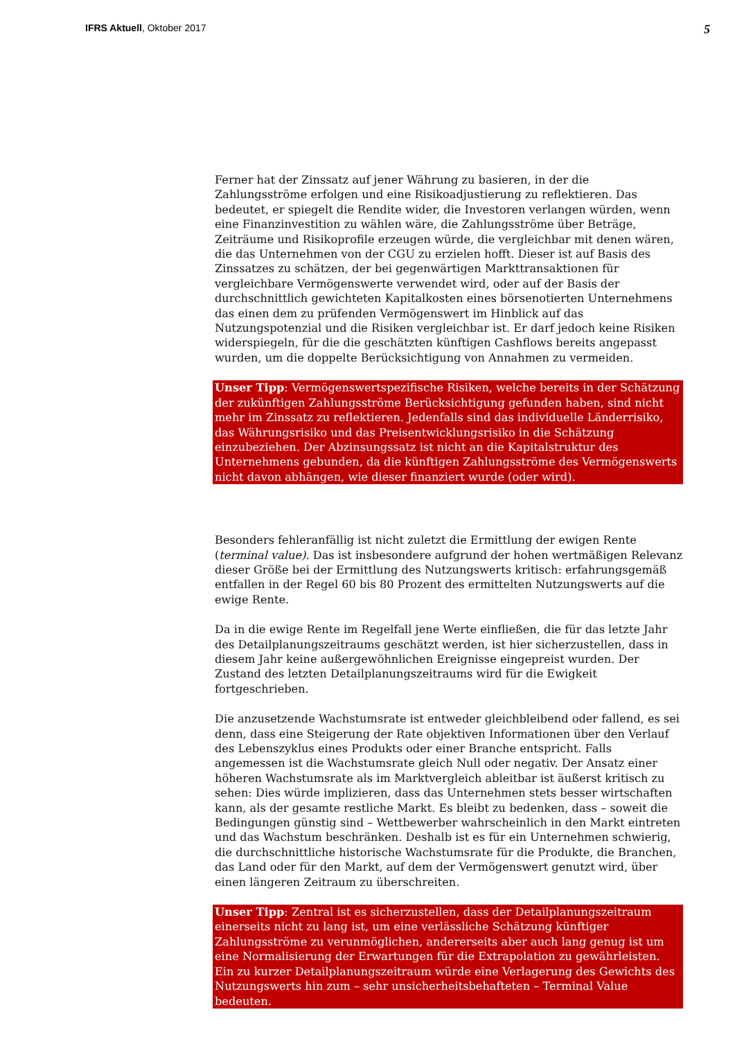IFRS Aktuell, Oktober 2017
5
Ferner hat der Zinssatz auf jener Währung zu basieren, in der die Zahlungsströme erfolgen und eine Risikoadjustierung zu reflektieren. Das bedeutet, er spiegelt die Rendite wider, die Investoren verlangen würden, wenn eine Finanzinvestition zu wählen wäre, die Zahlungsströme über Beträge, Zeiträume und Risikoprofile erzeugen würde, die vergleichbar mit denen wären, die das Unternehmen von der CGU zu erzielen hofft. Dieser ist auf Basis des Zinssatzes zu schätzen, der bei gegenwärtigen Markttransaktionen für vergleichbare Vermögenswerte verwendet wird, oder auf der Basis der durchschnittlich gewichteten Kapitalkosten eines börsenotierten Unternehmens das einen dem zu prüfenden Vermögenswert im Hinblick auf das Nutzungspotenzial und die Risiken vergleichbar ist. Er darf jedoch keine Risiken widerspiegeln, für die die geschätzten künftigen Cashflows bereits angepasst wurden, um die doppelte Berücksichtigung von Annahmen zu vermeiden.
Unser Tipp: Vermögenswertspezifische Risiken, welche bereits in der Schätzung der zukünftigen Zahlungsströme Berücksichtigung gefunden haben, sind nicht mehr im Zinssatz zu reflektieren. Jedenfalls sind das individuelle Länderrisiko, das Währungsrisiko und das Preisentwicklungsrisiko in die Schätzung einzubeziehen. Der Abzinsungssatz ist nicht an die Kapitalstruktur des Unternehmens gebunden, da die künftigen Zahlungsströme des Vermögenswerts nicht davon abhängen, wie dieser finanziert wurde (oder wird).
Besonders fehleranfällig ist nicht zuletzt die Ermittlung der ewigen Rente (terminal value). Das ist insbesondere aufgrund der hohen wertmäßigen Relevanz dieser Größe bei der Ermittlung des Nutzungswerts kritisch: erfahrungsgemäß entfallen in der Regel 60 bis 80 Prozent des ermittelten Nutzungswerts auf die ewige Rente.
Da in die ewige Rente im Regelfall jene Werte einfließen, die für das letzte Jahr des Detailplanungszeitraums geschätzt werden, ist hier sicherzustellen, dass in diesem Jahr keine außergewöhnlichen Ereignisse eingepreist wurden. Der Zustand des letzten Detailplanungszeitraums wird für die Ewigkeit fortgeschrieben.
Die anzusetzende Wachstumsrate ist entweder gleichbleibend oder fallend, es sei denn, dass eine Steigerung der Rate objektiven Informationen über den Verlauf des Lebenszyklus eines Produkts oder einer Branche entspricht. Falls angemessen ist die Wachstumsrate gleich Null oder negativ. Der Ansatz einer höheren Wachstumsrate als im Marktvergleich ableitbar ist äußerst kritisch zu sehen: Dies würde implizieren, dass das Unternehmen stets besser wirtschaften kann, als der gesamte restliche Markt. Es bleibt zu bedenken, dass – soweit die Bedingungen günstig sind – Wettbewerber wahrscheinlich in den Markt eintreten und das Wachstum beschränken. Deshalb ist es für ein Unternehmen schwierig, die durchschnittliche historische Wachstumsrate für die Produkte, die Branchen, das Land oder für den Markt, auf dem der Vermögenswert genutzt wird, über einen längeren Zeitraum zu überschreiten.
Unser Tipp: Zentral ist es sicherzustellen, dass der Detailplanungszeitraum einerseits nicht zu lang ist, um eine verlässliche Schätzung künftiger Zahlungsströme zu verunmöglichen, andererseits aber auch lang genug ist um eine Normalisierung der Erwartungen für die Extrapolation zu gewährleisten. Ein zu kurzer Detailplanungszeitraum würde eine Verlagerung des Gewichts des Nutzungswerts hin zum – sehr unsicherheitsbehafteten – Terminal Value bedeuten.